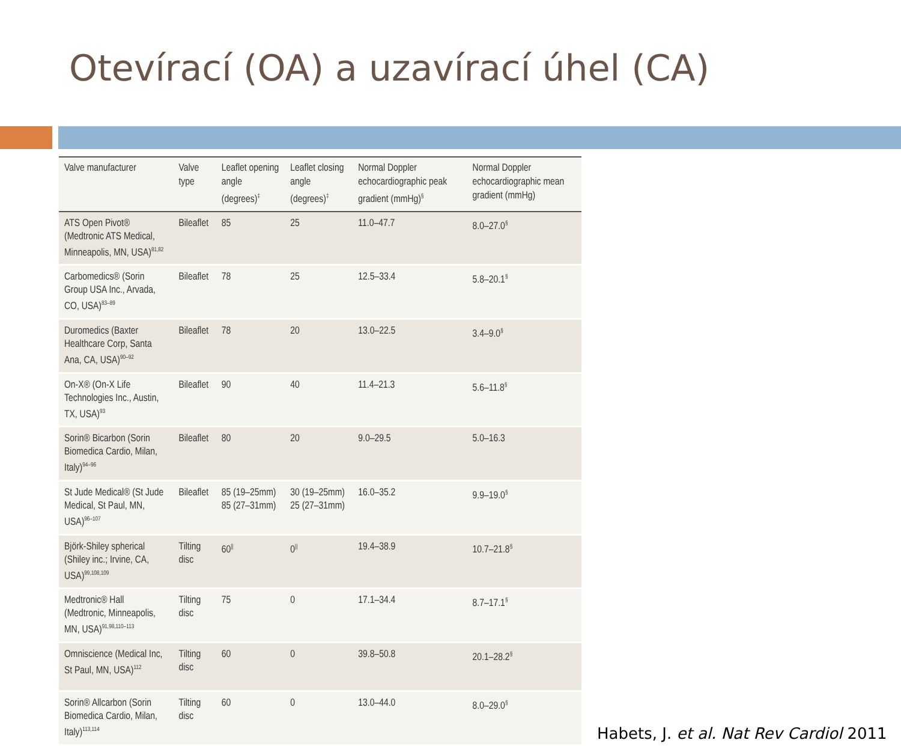Otevírací (OA) a uzavírací úhel (CA)
| Valve manufacturer | Valve type | Leaflet opening angle (degrees)<sup>‡</sup> | Leaflet closing angle (degrees)<sup>‡</sup> | Normal Doppler echocardiographic peak gradient (mmHg)<sup>§</sup> | Normal Doppler echocardiographic mean gradient (mmHg) |
| --- | --- | --- | --- | --- | --- |
| ATS Open Pivot® (Medtronic ATS Medical, Minneapolis, MN, USA)<sup>81,82</sup> | Bileaflet | 85 | 25 | 11.0–47.7 | 8.0–27.0<sup>§</sup> |
| Carbomedics® (Sorin Group USA Inc., Arvada, CO, USA)<sup>83–89</sup> | Bileaflet | 78 | 25 | 12.5–33.4 | 5.8–20.1<sup>§</sup> |
| Duromedics (Baxter Healthcare Corp, Santa Ana, CA, USA)<sup>90–92</sup> | Bileaflet | 78 | 20 | 13.0–22.5 | 3.4–9.0<sup>§</sup> |
| On-X® (On-X Life Technologies Inc., Austin, TX, USA)<sup>93</sup> | Bileaflet | 90 | 40 | 11.4–21.3 | 5.6–11.8<sup>§</sup> |
| Sorin® Bicarbon (Sorin Biomedica Cardio, Milan, Italy)<sup>94–96</sup> | Bileaflet | 80 | 20 | 9.0–29.5 | 5.0–16.3 |
| St Jude Medical® (St Jude Medical, St Paul, MN, USA)<sup>96–107</sup> | Bileaflet | 85 (19–25mm) 85 (27–31mm) | 30 (19–25mm) 25 (27–31mm) | 16.0–35.2 | 9.9–19.0<sup>§</sup> |
| Björk-Shiley spherical (Shiley inc.; Irvine, CA, USA)<sup>99,108,109</sup> | Tilting disc | 60<sup>//</sup> | 0<sup>//</sup> | 19.4–38.9 | 10.7–21.8<sup>§</sup> |
| Medtronic® Hall (Medtronic, Minneapolis, MN, USA)<sup>91,98,110–113</sup> | Tilting disc | 75 | 0 | 17.1–34.4 | 8.7–17.1<sup>§</sup> |
| Omniscience (Medical Inc, St Paul, MN, USA)<sup>112</sup> | Tilting disc | 60 | 0 | 39.8–50.8 | 20.1–28.2<sup>§</sup> |
| Sorin® Allcarbon (Sorin Biomedica Cardio, Milan, Italy)<sup>113,114</sup> | Tilting disc | 60 | 0 | 13.0–44.0 | 8.0–29.0<sup>§</sup> |
Habets, J. et al. Nat Rev Cardiol 2011